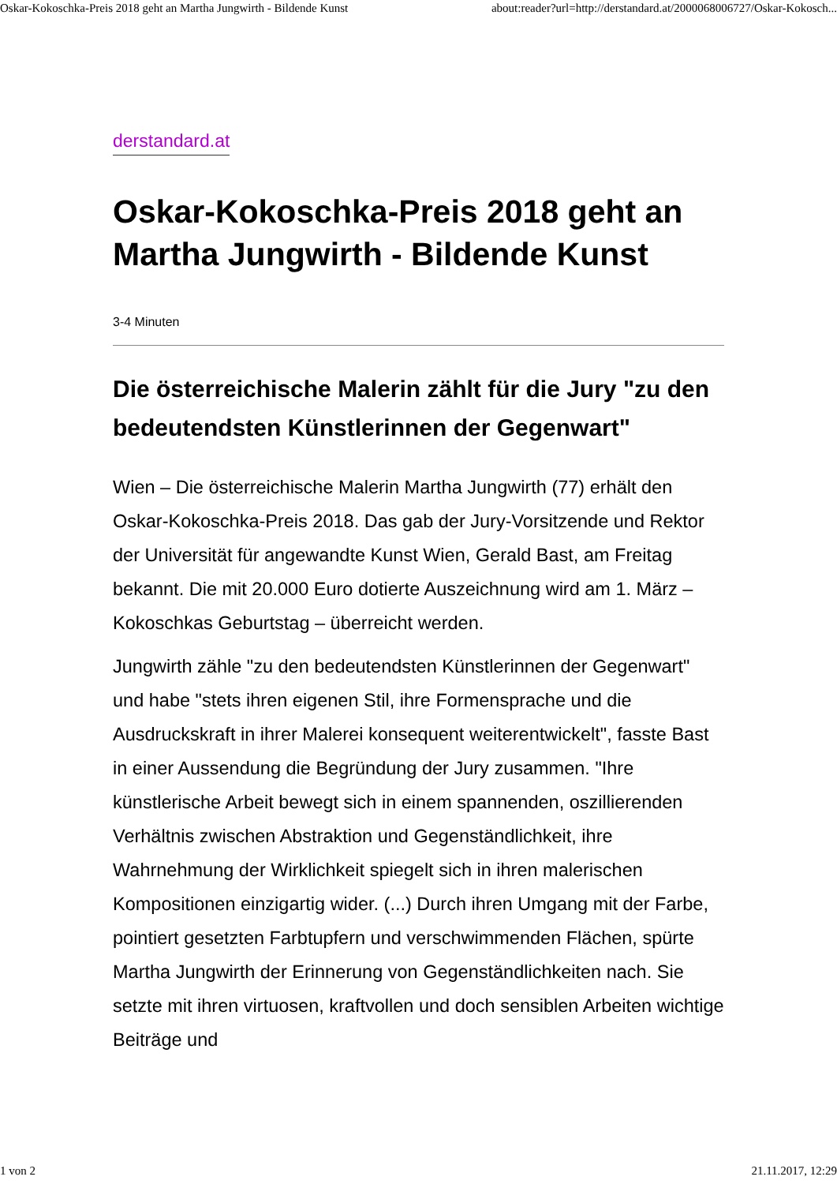Oskar-Kokoschka-Preis 2018 geht an Martha Jungwirth - Bildende Kunst about:reader?url=http://derstandard.at/2000068006727/Oskar-Kokosch...
derstandard.at
Oskar-Kokoschka-Preis 2018 geht an Martha Jungwirth - Bildende Kunst
3-4 Minuten
Die österreichische Malerin zählt für die Jury "zu den bedeutendsten Künstlerinnen der Gegenwart"
Wien – Die österreichische Malerin Martha Jungwirth (77) erhält den Oskar-Kokoschka-Preis 2018. Das gab der Jury-Vorsitzende und Rektor der Universität für angewandte Kunst Wien, Gerald Bast, am Freitag bekannt. Die mit 20.000 Euro dotierte Auszeichnung wird am 1. März – Kokoschkas Geburtstag – überreicht werden.
Jungwirth zähle "zu den bedeutendsten Künstlerinnen der Gegenwart" und habe "stets ihren eigenen Stil, ihre Formensprache und die Ausdruckskraft in ihrer Malerei konsequent weiterentwickelt", fasste Bast in einer Aussendung die Begründung der Jury zusammen. "Ihre künstlerische Arbeit bewegt sich in einem spannenden, oszillierenden Verhältnis zwischen Abstraktion und Gegenständlichkeit, ihre Wahrnehmung der Wirklichkeit spiegelt sich in ihren malerischen Kompositionen einzigartig wider. (...) Durch ihren Umgang mit der Farbe, pointiert gesetzten Farbtupfern und verschwimmenden Flächen, spürte Martha Jungwirth der Erinnerung von Gegenständlichkeiten nach. Sie setzte mit ihren virtuosen, kraftvollen und doch sensiblen Arbeiten wichtige Beiträge und
1 von 2 21.11.2017, 12:29